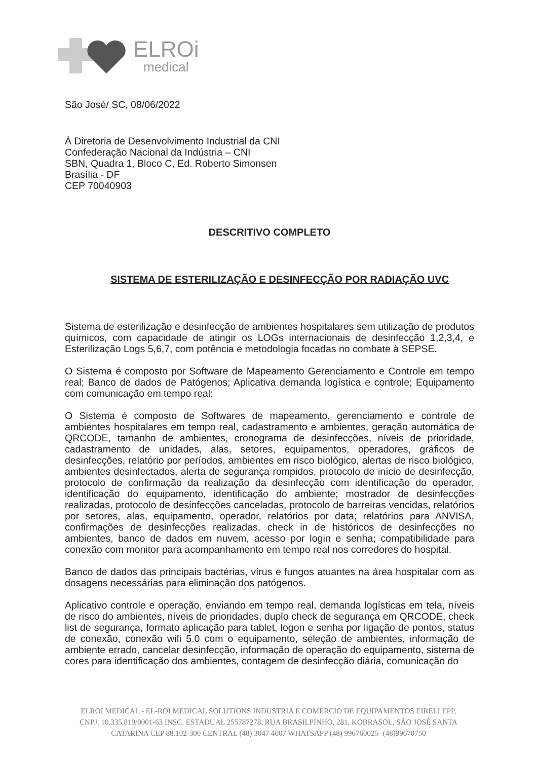ELROi
medical
São José/ SC, 08/06/2022
À Diretoria de Desenvolvimento Industrial da CNI
Confederação Nacional da Indústria – CNI
SBN, Quadra 1, Bloco C, Ed. Roberto Simonsen
Brasília - DF
CEP 70040903
DESCRITIVO COMPLETO
SISTEMA DE ESTERILIZAÇÃO E DESINFECÇÃO POR RADIAÇÃO UVC
Sistema de esterilização e desinfecção de ambientes hospitalares sem utilização de produtos químicos, com capacidade de atingir os LOGs internacionais de desinfecção 1,2,3,4, e Esterilização Logs 5,6,7, com potência e metodologia focadas no combate à SEPSE.
O Sistema é composto por Software de Mapeamento Gerenciamento e Controle em tempo real; Banco de dados de Patógenos; Aplicativa demanda logística e controle; Equipamento com comunicação em tempo real:
O Sistema é composto de Softwares de mapeamento, gerenciamento e controle de ambientes hospitalares em tempo real, cadastramento e ambientes, geração automática de QRCODE, tamanho de ambientes, cronograma de desinfecções, níveis de prioridade, cadastramento de unidades, alas, setores, equipamentos, operadores, gráficos de desinfecções, relatório por períodos, ambientes em risco biológico, alertas de risco biológico, ambientes desinfectados, alerta de segurança rompidos, protocolo de início de desinfecção, protocolo de confirmação da realização da desinfecção com identificação do operador, identificação do equipamento, identificação do ambiente; mostrador de desinfecções realizadas, protocolo de desinfecções canceladas, protocolo de barreiras vencidas, relatórios por setores, alas, equipamento, operador, relatórios por data; relatórios para ANVISA, confirmações de desinfecções realizadas, check in de históricos de desinfecções no ambientes, banco de dados em nuvem, acesso por login e senha; compatibilidade para conexão com monitor para acompanhamento em tempo real nos corredores do hospital.
Banco de dados das principais bactérias, vírus e fungos atuantes na área hospitalar com as dosagens necessárias para eliminação dos patógenos.
Aplicativo controle e operação, enviando em tempo real, demanda logísticas em tela, níveis de risco do ambientes, níveis de prioridades, duplo check de segurança em QRCODE, check list de segurança, formato aplicação para tablet, logon e senha por ligação de pontos, status de conexão, conexão wifi 5.0 com o equipamento, seleção de ambientes, informação de ambiente errado, cancelar desinfecção, informação de operação do equipamento, sistema de cores para identificação dos ambientes, contagem de desinfecção diária, comunicação do
ELROI MEDICAL - EL-ROI MEDICAL SOLUTIONS INDUSTRIA E COMERCIO DE EQUIPAMENTOS EIRELI EPP,
CNPJ. 10.335.819/0001-63 INSC. ESTADUAL 255787278, RUA BRASILPINHO, 281, KOBRASOL, SÃO JOSÉ SANTA
CATARINA CEP 88.102-300 CENTRAL (48) 3047 4007 WHATSAPP (48) 996760025- (48)99670750